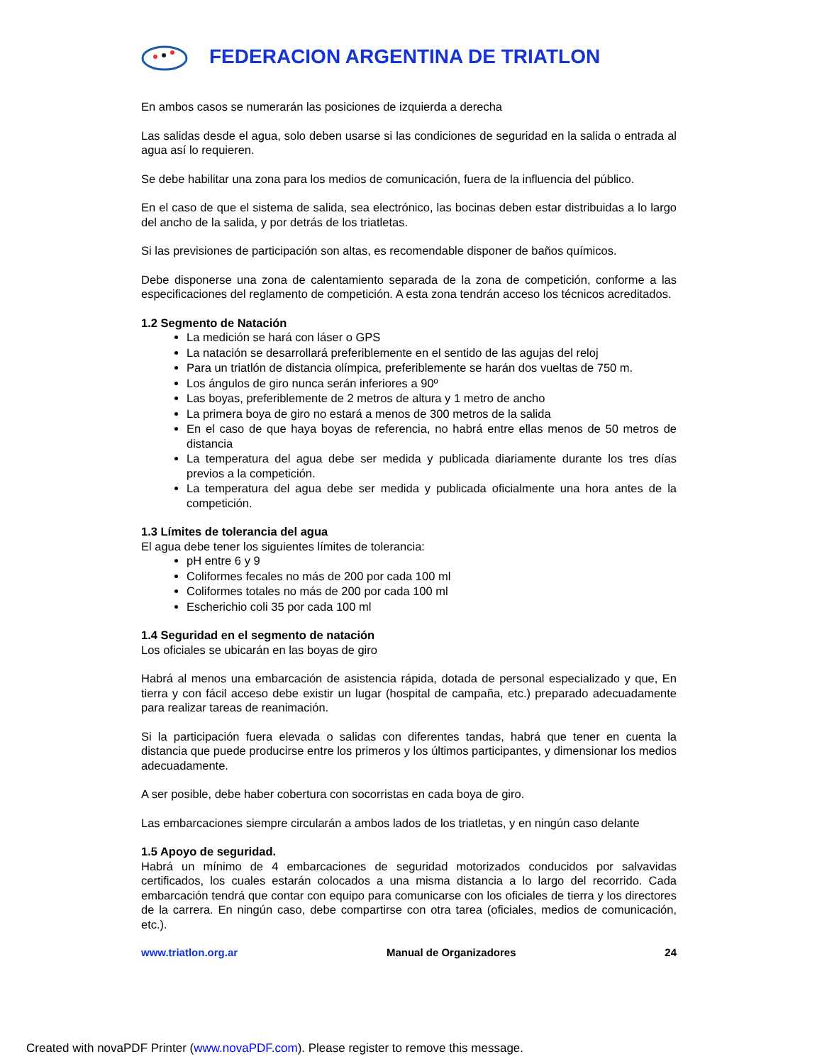FEDERACION ARGENTINA DE TRIATLON
En ambos casos se numerarán las posiciones de izquierda a derecha
Las salidas desde el agua, solo deben usarse si las condiciones de seguridad en la salida o entrada al agua así lo requieren.
Se debe habilitar una zona para los medios de comunicación, fuera de la influencia del público.
En el caso de que el sistema de salida, sea electrónico, las bocinas deben estar distribuidas a lo largo del ancho de la salida, y por detrás de los triatletas.
Si las previsiones de participación son altas, es recomendable disponer de baños químicos.
Debe disponerse una zona de calentamiento separada de la zona de competición, conforme a las especificaciones del reglamento de competición. A esta zona tendrán acceso los técnicos acreditados.
1.2 Segmento de Natación
La medición se hará con láser o GPS
La natación se desarrollará preferiblemente en el sentido de las agujas del reloj
Para un triatlón de distancia olímpica, preferiblemente se harán dos vueltas de 750 m.
Los ángulos de giro nunca serán inferiores a 90º
Las boyas, preferiblemente de 2 metros de altura y 1 metro de ancho
La primera boya de giro no estará a menos de 300 metros de la salida
En el caso de que haya boyas de referencia, no habrá entre ellas menos de 50 metros de distancia
La temperatura del agua debe ser medida y publicada diariamente durante los tres días previos a la competición.
La temperatura del agua debe ser medida y publicada oficialmente una hora antes de la competición.
1.3 Límites de tolerancia del agua
El agua debe tener los siguientes límites de tolerancia:
pH entre 6 y 9
Coliformes fecales no más de 200 por cada 100 ml
Coliformes totales no más de 200 por cada 100 ml
Escherichio coli 35 por cada 100 ml
1.4 Seguridad en el segmento de natación
Los oficiales se ubicarán en las boyas de giro
Habrá al menos una embarcación de asistencia rápida, dotada de personal especializado y que, En tierra y con fácil acceso debe existir un lugar (hospital de campaña, etc.) preparado adecuadamente para realizar tareas de reanimación.
Si la participación fuera elevada o salidas con diferentes tandas, habrá que tener en cuenta la distancia que puede producirse entre los primeros y los últimos participantes, y dimensionar los medios adecuadamente.
A ser posible, debe haber cobertura con socorristas en cada boya de giro.
Las embarcaciones siempre circularán a ambos lados de los triatletas, y en ningún caso delante
1.5 Apoyo de seguridad.
Habrá un mínimo de 4 embarcaciones de seguridad motorizados conducidos por salvavidas certificados, los cuales estarán colocados a una misma distancia a lo largo del recorrido. Cada embarcación tendrá que contar con equipo para comunicarse con los oficiales de tierra y los directores de la carrera. En ningún caso, debe compartirse con otra tarea (oficiales, medios de comunicación, etc.).
www.triatlon.org.ar Manual de Organizadores 24
Created with novaPDF Printer (www.novaPDF.com). Please register to remove this message.